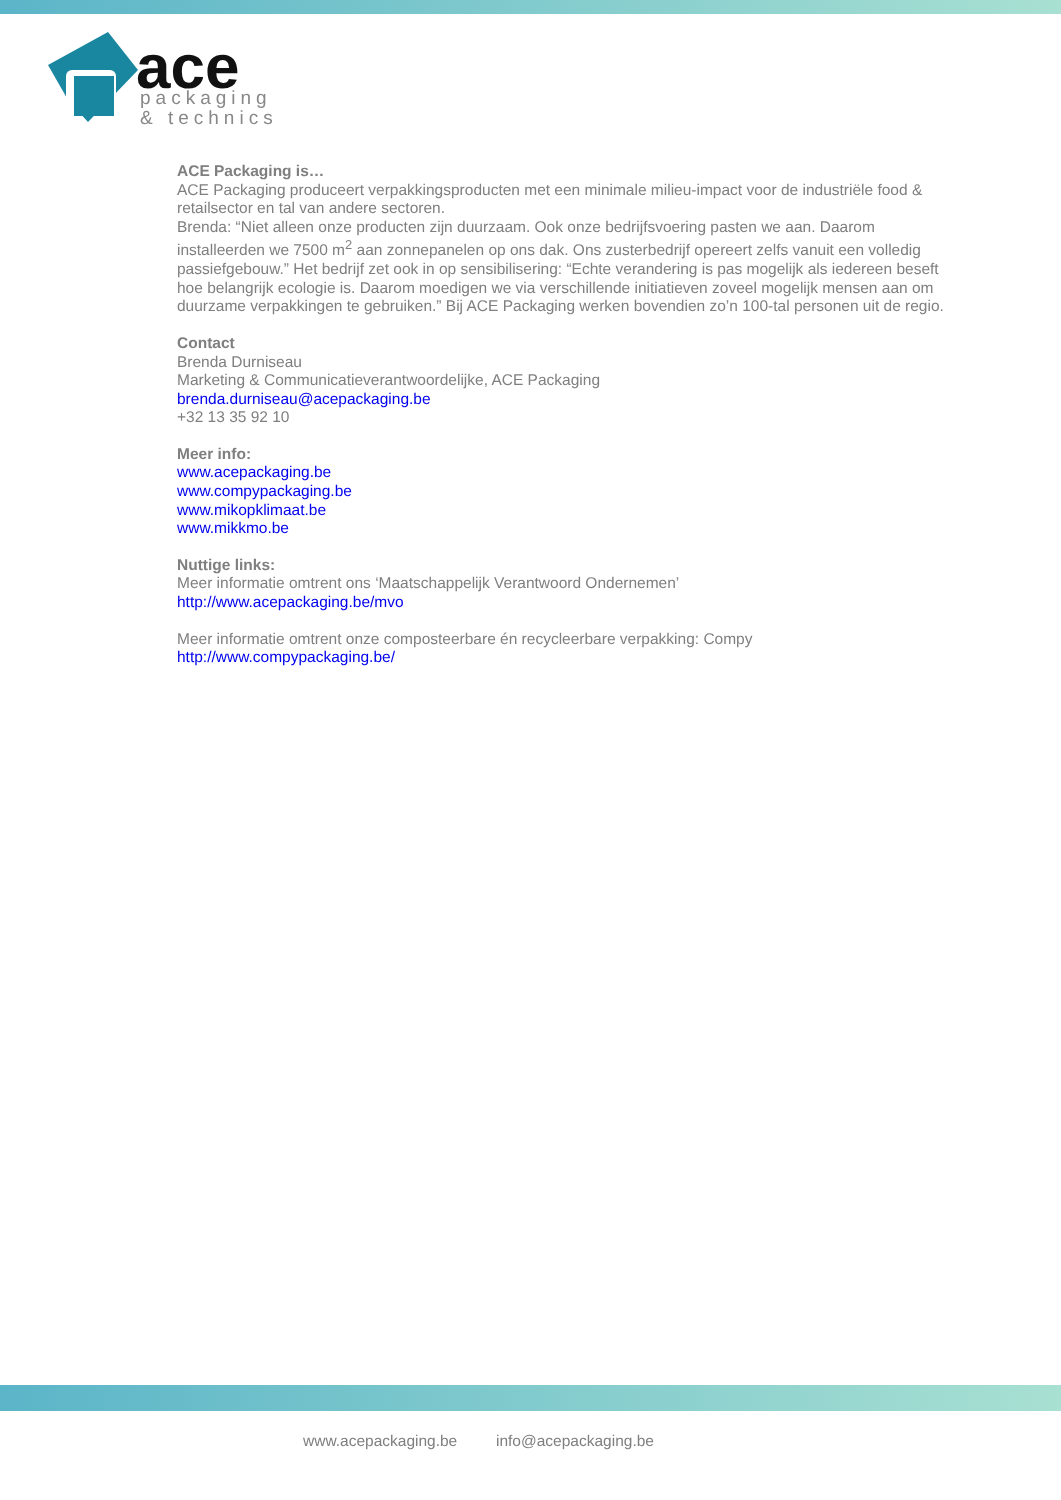ace
packaging
& technics
ACE Packaging is…
ACE Packaging produceert verpakkingsproducten met een minimale milieu-impact voor de industriële food & retailsector en tal van andere sectoren.
Brenda: “Niet alleen onze producten zijn duurzaam. Ook onze bedrijfsvoering pasten we aan. Daarom installeerden we 7500 m<sup>2</sup> aan zonnepanelen op ons dak. Ons zusterbedrijf opereert zelfs vanuit een volledig passiefgebouw.” Het bedrijf zet ook in op sensibilisering: “Echte verandering is pas mogelijk als iedereen beseft hoe belangrijk ecologie is. Daarom moedigen we via verschillende initiatieven zoveel mogelijk mensen aan om duurzame verpakkingen te gebruiken.” Bij ACE Packaging werken bovendien zo’n 100-tal personen uit de regio.
Contact
Brenda Durniseau
Marketing & Communicatieverantwoordelijke, ACE Packaging
brenda.durniseau@acepackaging.be
+32 13 35 92 10
Meer info:
www.acepackaging.be
www.compypackaging.be
www.mikopklimaat.be
www.mikkmo.be
Nuttige links:
Meer informatie omtrent ons ‘Maatschappelijk Verantwoord Ondernemen’
http://www.acepackaging.be/mvo
Meer informatie omtrent onze composteerbare én recycleerbare verpakking: Compy
http://www.compypackaging.be/
www.acepackaging.be info@acepackaging.be